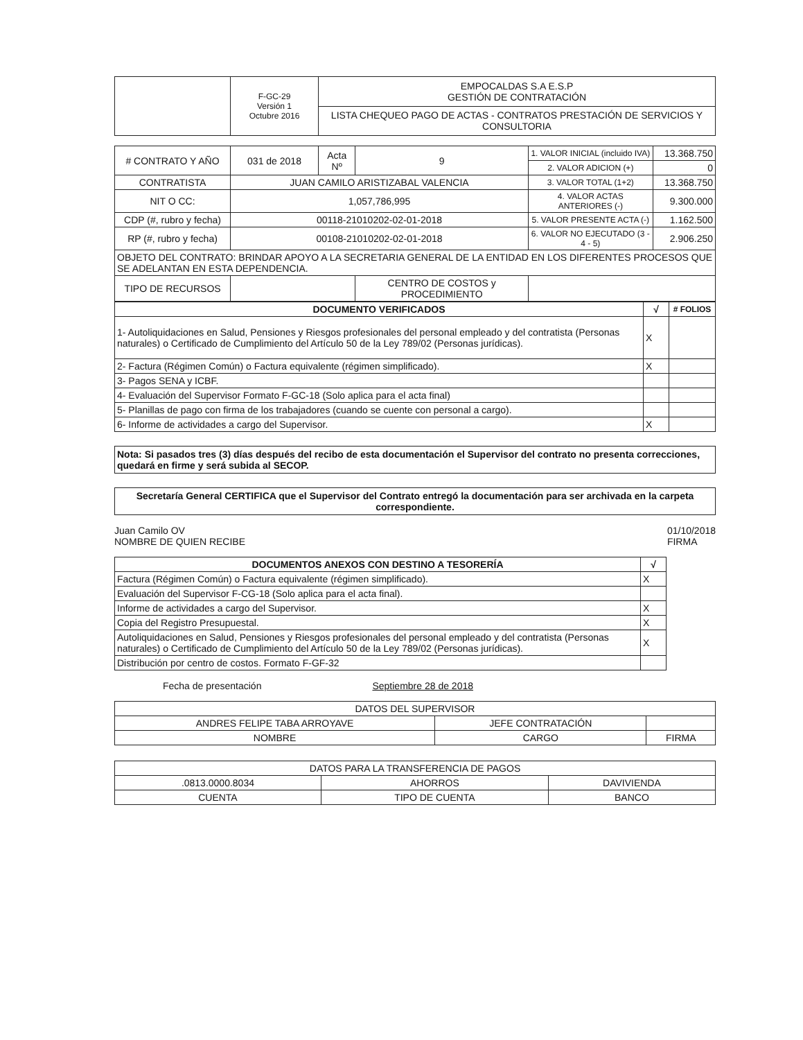| | F-GC-29 Versión 1 Octubre 2016 | EMPOCALDAS S.A E.S.P GESTIÓN DE CONTRATACIÓN |
| | | LISTA CHEQUEO PAGO DE ACTAS - CONTRATOS PRESTACIÓN DE SERVICIOS Y CONSULTORIA |
| # CONTRATO Y AÑO | 031 de 2018 | Acta Nº | 9 | 1. VALOR INICIAL (incluido IVA) | 13.368.750 |
| | | | | 2. VALOR ADICION (+) | 0 |
| CONTRATISTA | JUAN CAMILO ARISTIZABAL VALENCIA | | | 3. VALOR TOTAL (1+2) | 13.368.750 |
| NIT O CC: | 1,057,786,995 | | | 4. VALOR ACTAS ANTERIORES (-) | 9.300.000 |
| CDP (#, rubro y fecha) | 00118-21010202-02-01-2018 | | | 5. VALOR PRESENTE ACTA (-) | 1.162.500 |
| RP (#, rubro y fecha) | 00108-21010202-02-01-2018 | | | 6. VALOR NO EJECUTADO (3 - 4 - 5) | 2.906.250 |
| OBJETO DEL CONTRATO: BRINDAR APOYO A LA SECRETARIA GENERAL DE LA ENTIDAD EN LOS DIFERENTES PROCESOS QUE SE ADELANTAN EN ESTA DEPENDENCIA. | | | | | |
| TIPO DE RECURSOS | | | CENTRO DE COSTOS y PROCEDIMIENTO | | |
| DOCUMENTO VERIFICADOS | √ | # FOLIOS |
| --- | --- | --- |
| 1- Autoliquidaciones en Salud, Pensiones y Riesgos profesionales del personal empleado y del contratista (Personas naturales) o Certificado de Cumplimiento del Artículo 50 de la Ley 789/02 (Personas jurídicas). | X | |
| 2- Factura (Régimen Común) o Factura equivalente (régimen simplificado). | X | |
| 3- Pagos SENA y ICBF. | | |
| 4- Evaluación del Supervisor Formato F-GC-18 (Solo aplica para el acta final) | | |
| 5- Planillas de pago con firma de los trabajadores (cuando se cuente con personal a cargo). | | |
| 6- Informe de actividades a cargo del Supervisor. | X | |
Nota: Si pasados tres (3) días después del recibo de esta documentación el Supervisor del contrato no presenta correcciones, quedará en firme y será subida al SECOP.
Secretaría General CERTIFICA que el Supervisor del Contrato entregó la documentación para ser archivada en la carpeta correspondiente.
Juan Camilo OV
NOMBRE DE QUIEN RECIBE 01/10/2018
FIRMA
| DOCUMENTOS ANEXOS CON DESTINO A TESORERÍA | √ |
| --- | --- |
| Factura (Régimen Común) o Factura equivalente (régimen simplificado). | X |
| Evaluación del Supervisor F-CG-18 (Solo aplica para el acta final). | |
| Informe de actividades a cargo del Supervisor. | X |
| Copia del Registro Presupuestal. | X |
| Autoliquidaciones en Salud, Pensiones y Riesgos profesionales del personal empleado y del contratista (Personas naturales) o Certificado de Cumplimiento del Artículo 50 de la Ley 789/02 (Personas jurídicas). | X |
| Distribución por centro de costos. Formato F-GF-32 | |
Fecha de presentación Septiembre 28 de 2018
| DATOS DEL SUPERVISOR | | |
| ANDRES FELIPE TABA ARROYAVE | JEFE CONTRATACIÓN | |
| NOMBRE | CARGO | FIRMA |
| DATOS PARA LA TRANSFERENCIA DE PAGOS | | |
| .0813.0000.8034 | AHORROS | DAVIVIENDA |
| CUENTA | TIPO DE CUENTA | BANCO |